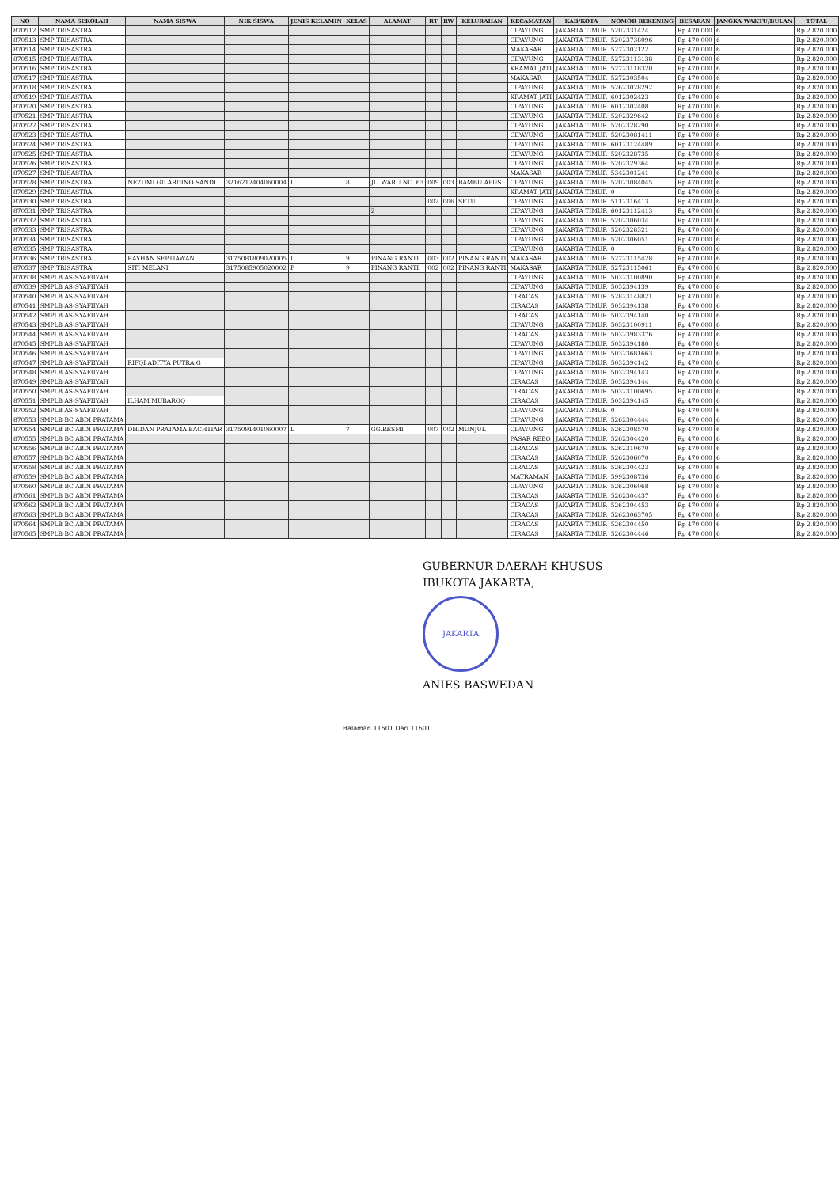| NO | NAMA SEKOLAH | NAMA SISWA | NIK SISWA | JENIS KELAMIN | KELAS | ALAMAT | RT | RW | KELURAHAN | KECAMATAN | KAB/KOTA | NOMOR REKENING | BESARAN | JANGKA WAKTU/BULAN | TOTAL |
| --- | --- | --- | --- | --- | --- | --- | --- | --- | --- | --- | --- | --- | --- | --- | --- |
| 870512 | SMP TRISASTRA | | | | | | | | | CIPAYUNG | JAKARTA TIMUR | 5202331424 | Rp 470.000 | 6 | Rp 2.820.000 |
| 870513 | SMP TRISASTRA | | | | | | | | | CIPAYUNG | JAKARTA TIMUR | 52023738096 | Rp 470.000 | 6 | Rp 2.820.000 |
| 870514 | SMP TRISASTRA | | | | | | | | | MAKASAR | JAKARTA TIMUR | 5272302122 | Rp 470.000 | 6 | Rp 2.820.000 |
| 870515 | SMP TRISASTRA | | | | | | | | | CIPAYUNG | JAKARTA TIMUR | 52723113138 | Rp 470.000 | 6 | Rp 2.820.000 |
| 870516 | SMP TRISASTRA | | | | | | | | | KRAMAT JATI | JAKARTA TIMUR | 52723118320 | Rp 470.000 | 6 | Rp 2.820.000 |
| 870517 | SMP TRISASTRA | | | | | | | | | MAKASAR | JAKARTA TIMUR | 5272303504 | Rp 470.000 | 6 | Rp 2.820.000 |
| 870518 | SMP TRISASTRA | | | | | | | | | CIPAYUNG | JAKARTA TIMUR | 52623028292 | Rp 470.000 | 6 | Rp 2.820.000 |
| 870519 | SMP TRISASTRA | | | | | | | | | KRAMAT JATI | JAKARTA TIMUR | 6012302423 | Rp 470.000 | 6 | Rp 2.820.000 |
| 870520 | SMP TRISASTRA | | | | | | | | | CIPAYUNG | JAKARTA TIMUR | 6012302408 | Rp 470.000 | 6 | Rp 2.820.000 |
| 870521 | SMP TRISASTRA | | | | | | | | | CIPAYUNG | JAKARTA TIMUR | 5202329642 | Rp 470.000 | 6 | Rp 2.820.000 |
| 870522 | SMP TRISASTRA | | | | | | | | | CIPAYUNG | JAKARTA TIMUR | 5202328290 | Rp 470.000 | 6 | Rp 2.820.000 |
| 870523 | SMP TRISASTRA | | | | | | | | | CIPAYUNG | JAKARTA TIMUR | 52023081411 | Rp 470.000 | 6 | Rp 2.820.000 |
| 870524 | SMP TRISASTRA | | | | | | | | | CIPAYUNG | JAKARTA TIMUR | 60123124489 | Rp 470.000 | 6 | Rp 2.820.000 |
| 870525 | SMP TRISASTRA | | | | | | | | | CIPAYUNG | JAKARTA TIMUR | 5202328735 | Rp 470.000 | 6 | Rp 2.820.000 |
| 870526 | SMP TRISASTRA | | | | | | | | | CIPAYUNG | JAKARTA TIMUR | 5202329364 | Rp 470.000 | 6 | Rp 2.820.000 |
| 870527 | SMP TRISASTRA | | | | | | | | | MAKASAR | JAKARTA TIMUR | 5342301241 | Rp 470.000 | 6 | Rp 2.820.000 |
| 870528 | SMP TRISASTRA | NEZUMI GILARDINO SANDI | 3216212404060004 | L | 8 | JL. WARU NO. 63 | 009 | 003 | BAMBU APUS | CIPAYUNG | JAKARTA TIMUR | 52023084045 | Rp 470.000 | 6 | Rp 2.820.000 |
| 870529 | SMP TRISASTRA | | | | | | | | | KRAMAT JATI | JAKARTA TIMUR | 0 | Rp 470.000 | 6 | Rp 2.820.000 |
| 870530 | SMP TRISASTRA | | | | | | 002 | 006 | SETU | CIPAYUNG | JAKARTA TIMUR | 5112316413 | Rp 470.000 | 6 | Rp 2.820.000 |
| 870531 | SMP TRISASTRA | | | | | 2 | | | | CIPAYUNG | JAKARTA TIMUR | 60123112413 | Rp 470.000 | 6 | Rp 2.820.000 |
| 870532 | SMP TRISASTRA | | | | | | | | | CIPAYUNG | JAKARTA TIMUR | 5202306034 | Rp 470.000 | 6 | Rp 2.820.000 |
| 870533 | SMP TRISASTRA | | | | | | | | | CIPAYUNG | JAKARTA TIMUR | 5202328321 | Rp 470.000 | 6 | Rp 2.820.000 |
| 870534 | SMP TRISASTRA | | | | | | | | | CIPAYUNG | JAKARTA TIMUR | 5202306051 | Rp 470.000 | 6 | Rp 2.820.000 |
| 870535 | SMP TRISASTRA | | | | | | | | | CIPAYUNG | JAKARTA TIMUR | 0 | Rp 470.000 | 6 | Rp 2.820.000 |
| 870536 | SMP TRISASTRA | RAYHAN SEPTIAWAN | 3175081809020005 | L | 9 | PINANG RANTI | 003 | 002 | PINANG RANTI | MAKASAR | JAKARTA TIMUR | 52723115428 | Rp 470.000 | 6 | Rp 2.820.000 |
| 870537 | SMP TRISASTRA | SITI MELANI | 3175085905020002 | P | 9 | PINANG RANTI | 002 | 002 | PINANG RANTI | MAKASAR | JAKARTA TIMUR | 52723115061 | Rp 470.000 | 6 | Rp 2.820.000 |
| 870538 | SMPLB AS-SYAFIIYAH | | | | | | | | | CIPAYUNG | JAKARTA TIMUR | 50323100890 | Rp 470.000 | 6 | Rp 2.820.000 |
| 870539 | SMPLB AS-SYAFIIYAH | | | | | | | | | CIPAYUNG | JAKARTA TIMUR | 5032394139 | Rp 470.000 | 6 | Rp 2.820.000 |
| 870540 | SMPLB AS-SYAFIIYAH | | | | | | | | | CIRACAS | JAKARTA TIMUR | 52823148821 | Rp 470.000 | 6 | Rp 2.820.000 |
| 870541 | SMPLB AS-SYAFIIYAH | | | | | | | | | CIRACAS | JAKARTA TIMUR | 5032394138 | Rp 470.000 | 6 | Rp 2.820.000 |
| 870542 | SMPLB AS-SYAFIIYAH | | | | | | | | | CIRACAS | JAKARTA TIMUR | 5032394140 | Rp 470.000 | 6 | Rp 2.820.000 |
| 870543 | SMPLB AS-SYAFIIYAH | | | | | | | | | CIPAYUNG | JAKARTA TIMUR | 50323100911 | Rp 470.000 | 6 | Rp 2.820.000 |
| 870544 | SMPLB AS-SYAFIIYAH | | | | | | | | | CIRACAS | JAKARTA TIMUR | 50323983376 | Rp 470.000 | 6 | Rp 2.820.000 |
| 870545 | SMPLB AS-SYAFIIYAH | | | | | | | | | CIPAYUNG | JAKARTA TIMUR | 5032394180 | Rp 470.000 | 6 | Rp 2.820.000 |
| 870546 | SMPLB AS-SYAFIIYAH | | | | | | | | | CIPAYUNG | JAKARTA TIMUR | 50323681663 | Rp 470.000 | 6 | Rp 2.820.000 |
| 870547 | SMPLB AS-SYAFIIYAH | RIFQI ADITYA PUTRA G | | | | | | | | CIPAYUNG | JAKARTA TIMUR | 5032394142 | Rp 470.000 | 6 | Rp 2.820.000 |
| 870548 | SMPLB AS-SYAFIIYAH | | | | | | | | | CIPAYUNG | JAKARTA TIMUR | 5032394143 | Rp 470.000 | 6 | Rp 2.820.000 |
| 870549 | SMPLB AS-SYAFIIYAH | | | | | | | | | CIRACAS | JAKARTA TIMUR | 5032394144 | Rp 470.000 | 6 | Rp 2.820.000 |
| 870550 | SMPLB AS-SYAFIIYAH | | | | | | | | | CIRACAS | JAKARTA TIMUR | 50323100695 | Rp 470.000 | 6 | Rp 2.820.000 |
| 870551 | SMPLB AS-SYAFIIYAH | ILHAM MUBAROQ | | | | | | | | CIRACAS | JAKARTA TIMUR | 5032394145 | Rp 470.000 | 6 | Rp 2.820.000 |
| 870552 | SMPLB AS-SYAFIIYAH | | | | | | | | | CIPAYUNG | JAKARTA TIMUR | 0 | Rp 470.000 | 6 | Rp 2.820.000 |
| 870553 | SMPLB BC ABDI PRATAMA | | | | | | | | | CIPAYUNG | JAKARTA TIMUR | 5262304444 | Rp 470.000 | 6 | Rp 2.820.000 |
| 870554 | SMPLB BC ABDI PRATAMA | DHIDAN PRATAMA BACHTIAR | 3175091401060007 | L | 7 | GG.RESMI | 007 | 002 | MUNJUL | CIPAYUNG | JAKARTA TIMUR | 5262308570 | Rp 470.000 | 6 | Rp 2.820.000 |
| 870555 | SMPLB BC ABDI PRATAMA | | | | | | | | | PASAR REBO | JAKARTA TIMUR | 5262304420 | Rp 470.000 | 6 | Rp 2.820.000 |
| 870556 | SMPLB BC ABDI PRATAMA | | | | | | | | | CIRACAS | JAKARTA TIMUR | 5262310670 | Rp 470.000 | 6 | Rp 2.820.000 |
| 870557 | SMPLB BC ABDI PRATAMA | | | | | | | | | CIRACAS | JAKARTA TIMUR | 5262306070 | Rp 470.000 | 6 | Rp 2.820.000 |
| 870558 | SMPLB BC ABDI PRATAMA | | | | | | | | | CIRACAS | JAKARTA TIMUR | 5262304423 | Rp 470.000 | 6 | Rp 2.820.000 |
| 870559 | SMPLB BC ABDI PRATAMA | | | | | | | | | MATRAMAN | JAKARTA TIMUR | 5992308736 | Rp 470.000 | 6 | Rp 2.820.000 |
| 870560 | SMPLB BC ABDI PRATAMA | | | | | | | | | CIPAYUNG | JAKARTA TIMUR | 5262306068 | Rp 470.000 | 6 | Rp 2.820.000 |
| 870561 | SMPLB BC ABDI PRATAMA | | | | | | | | | CIRACAS | JAKARTA TIMUR | 5262304437 | Rp 470.000 | 6 | Rp 2.820.000 |
| 870562 | SMPLB BC ABDI PRATAMA | | | | | | | | | CIRACAS | JAKARTA TIMUR | 5262304453 | Rp 470.000 | 6 | Rp 2.820.000 |
| 870563 | SMPLB BC ABDI PRATAMA | | | | | | | | | CIRACAS | JAKARTA TIMUR | 52623063705 | Rp 470.000 | 6 | Rp 2.820.000 |
| 870564 | SMPLB BC ABDI PRATAMA | | | | | | | | | CIRACAS | JAKARTA TIMUR | 5262304450 | Rp 470.000 | 6 | Rp 2.820.000 |
| 870565 | SMPLB BC ABDI PRATAMA | | | | | | | | | CIRACAS | JAKARTA TIMUR | 5262304446 | Rp 470.000 | 6 | Rp 2.820.000 |
GUBERNUR DAERAH KHUSUS
IBUKOTA JAKARTA,
JAKARTA
ANIES BASWEDAN
Halaman 11601 Dari 11601